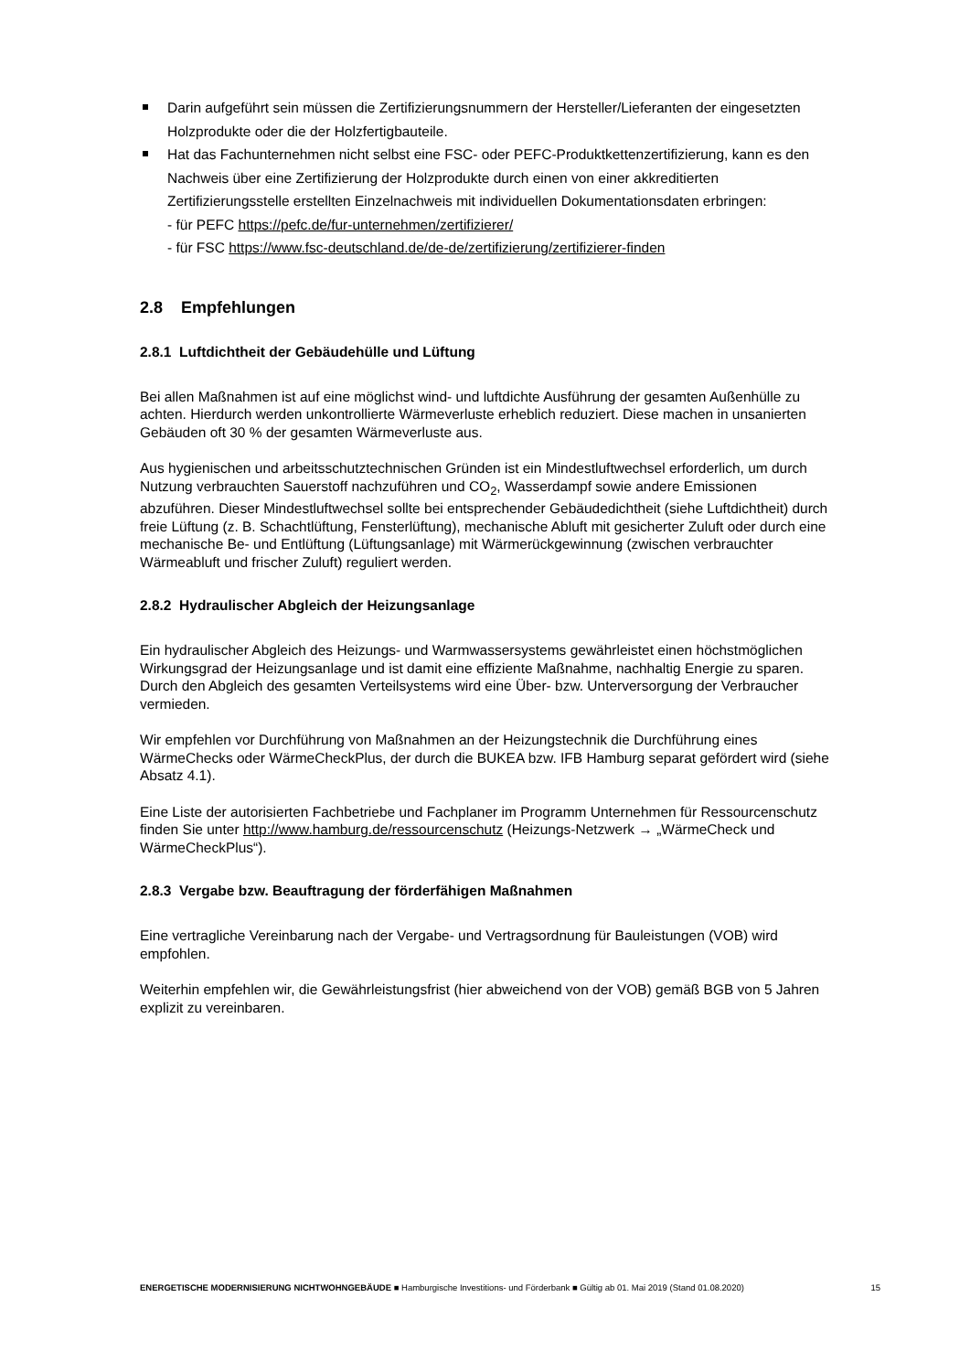Darin aufgeführt sein müssen die Zertifizierungsnummern der Hersteller/Lieferanten der eingesetzten Holzprodukte oder die der Holzfertigbauteile.
Hat das Fachunternehmen nicht selbst eine FSC- oder PEFC-Produktkettenzertifizierung, kann es den Nachweis über eine Zertifizierung der Holzprodukte durch einen von einer akkreditierten Zertifizierungsstelle erstellten Einzelnachweis mit individuellen Dokumentationsdaten erbringen:
- für PEFC https://pefc.de/fur-unternehmen/zertifizierer/
- für FSC https://www.fsc-deutschland.de/de-de/zertifizierung/zertifizierer-finden
2.8 Empfehlungen
2.8.1 Luftdichtheit der Gebäudehülle und Lüftung
Bei allen Maßnahmen ist auf eine möglichst wind- und luftdichte Ausführung der gesamten Außenhülle zu achten. Hierdurch werden unkontrollierte Wärmeverluste erheblich reduziert. Diese machen in unsanierten Gebäuden oft 30 % der gesamten Wärmeverluste aus.
Aus hygienischen und arbeitsschutztechnischen Gründen ist ein Mindestluftwechsel erforderlich, um durch Nutzung verbrauchten Sauerstoff nachzuführen und CO<sub>2</sub>, Wasserdampf sowie andere Emissionen abzuführen. Dieser Mindestluftwechsel sollte bei entsprechender Gebäudedichtheit (siehe Luftdichtheit) durch freie Lüftung (z. B. Schachtlüftung, Fensterlüftung), mechanische Abluft mit gesicherter Zuluft oder durch eine mechanische Be- und Entlüftung (Lüftungsanlage) mit Wärmerückgewinnung (zwischen verbrauchter Wärmeabluft und frischer Zuluft) reguliert werden.
2.8.2 Hydraulischer Abgleich der Heizungsanlage
Ein hydraulischer Abgleich des Heizungs- und Warmwassersystems gewährleistet einen höchstmöglichen Wirkungsgrad der Heizungsanlage und ist damit eine effiziente Maßnahme, nachhaltig Energie zu sparen. Durch den Abgleich des gesamten Verteilsystems wird eine Über- bzw. Unterversorgung der Verbraucher vermieden.
Wir empfehlen vor Durchführung von Maßnahmen an der Heizungstechnik die Durchführung eines WärmeChecks oder WärmeCheckPlus, der durch die BUKEA bzw. IFB Hamburg separat gefördert wird (siehe Absatz 4.1).
Eine Liste der autorisierten Fachbetriebe und Fachplaner im Programm Unternehmen für Ressourcenschutz finden Sie unter http://www.hamburg.de/ressourcenschutz (Heizungs-Netzwerk → „WärmeCheck und WärmeCheckPlus“).
2.8.3 Vergabe bzw. Beauftragung der förderfähigen Maßnahmen
Eine vertragliche Vereinbarung nach der Vergabe- und Vertragsordnung für Bauleistungen (VOB) wird empfohlen.
Weiterhin empfehlen wir, die Gewährleistungsfrist (hier abweichend von der VOB) gemäß BGB von 5 Jahren explizit zu vereinbaren.
ENERGETISCHE MODERNISIERUNG NICHTWOHNGEBÄUDE ■ Hamburgische Investitions- und Förderbank ■ Gültig ab 01. Mai 2019 (Stand 01.08.2020) 15